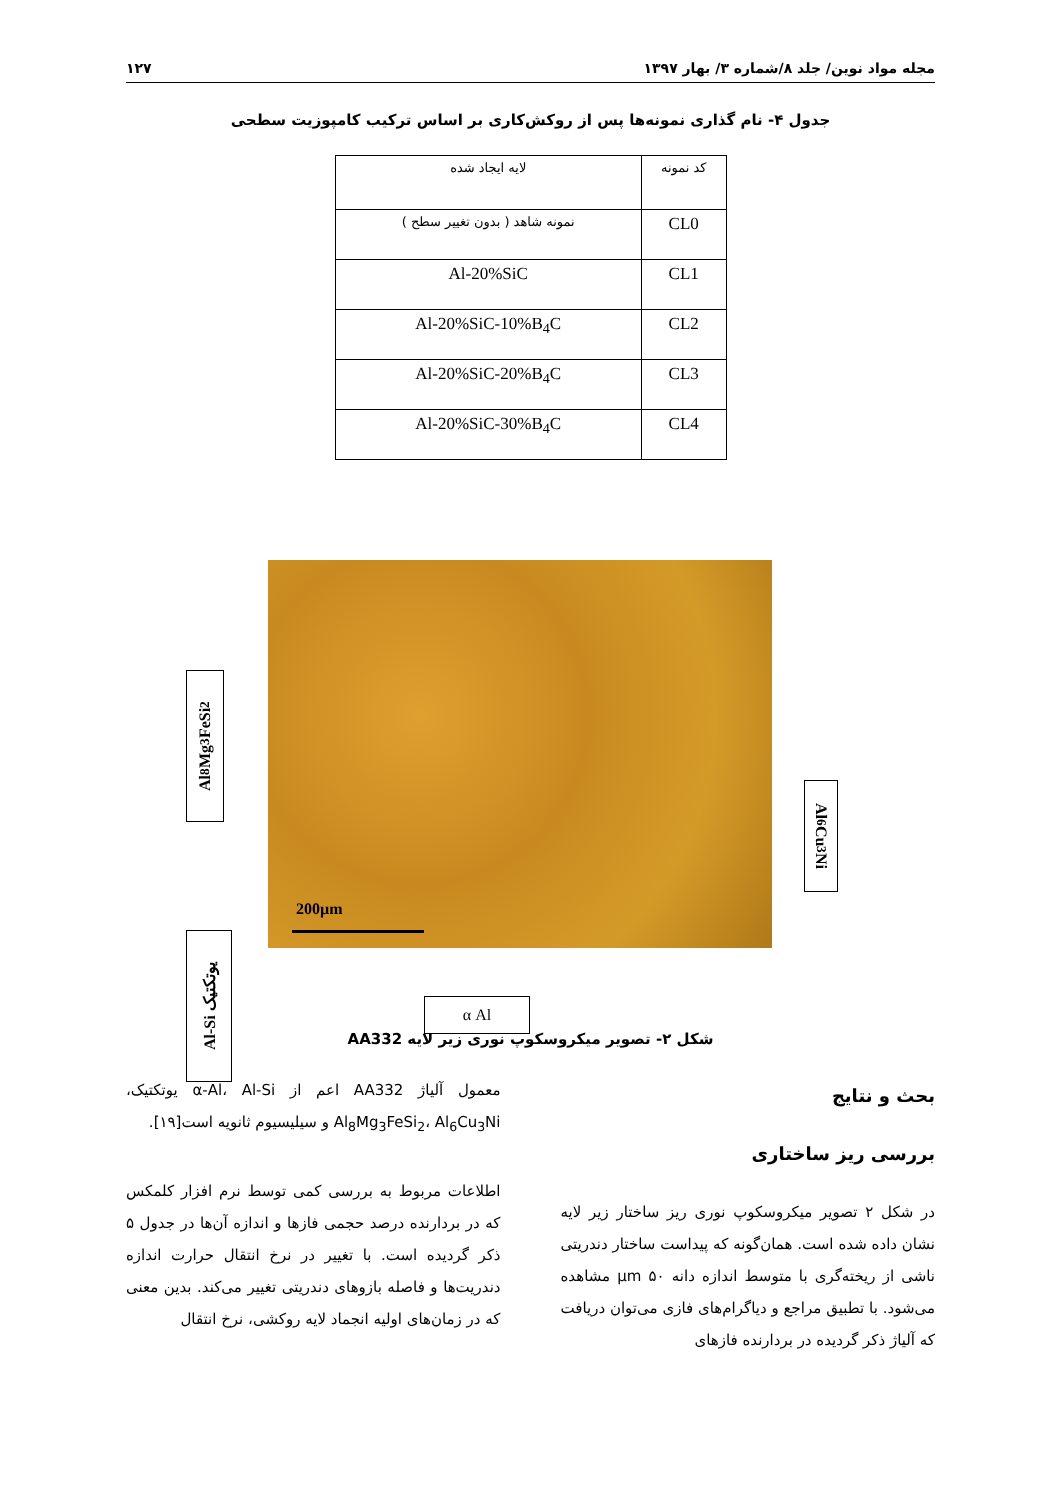مجله مواد نوین/ جلد ۸/شماره ۳/ بهار ۱۳۹۷ ۱۲۷
جدول ۴- نام گذاری نمونه‌ها پس از روکش‌کاری بر اساس ترکیب کامپوزیت سطحی
| کد نمونه | لایه ایجاد شده |
| --- | --- |
| CL0 | نمونه شاهد ( بدون تغییر سطح ) |
| CL1 | Al-20%SiC |
| CL2 | Al-20%SiC-10%B<sub>4</sub>C |
| CL3 | Al-20%SiC-20%B<sub>4</sub>C |
| CL4 | Al-20%SiC-30%B<sub>4</sub>C |
Al<sub>8</sub>Mg<sub>3</sub>FeSi<sub>2</sub>
Al-Si یوتکتیک
Al<sub>6</sub>Cu<sub>3</sub>Ni
200µm
α Al
شکل ۲- تصویر میکروسکوپ نوری زیر لایه AA332
بحث و نتایج
بررسی ریز ساختاری
در شکل ۲ تصویر میکروسکوپ نوری ریز ساختار زیر لایه نشان داده شده است. همان‌گونه که پیداست ساختار دندریتی ناشی از ریخته‌گری با متوسط اندازه دانه µm ۵۰ مشاهده می‌شود. با تطبیق مراجع و دیاگرام‌های فازی می‌توان دریافت که آلیاژ ذکر گردیده در بردارنده فازهای
معمول آلیاژ AA332 اعم از α-Al، Al-Si یوتکتیک، Al<sub>8</sub>Mg<sub>3</sub>FeSi<sub>2</sub>، Al<sub>6</sub>Cu<sub>3</sub>Ni و سیلیسیوم ثانویه است[۱۹].
اطلاعات مربوط به بررسی کمی توسط نرم افزار کلمکس که در بردارنده درصد حجمی فازها و اندازه آن‌ها در جدول ۵ ذکر گردیده است. با تغییر در نرخ انتقال حرارت اندازه دندریت‌ها و فاصله بازوهای دندریتی تغییر می‌کند. بدین معنی که در زمان‌های اولیه انجماد لایه روکشی، نرخ انتقال